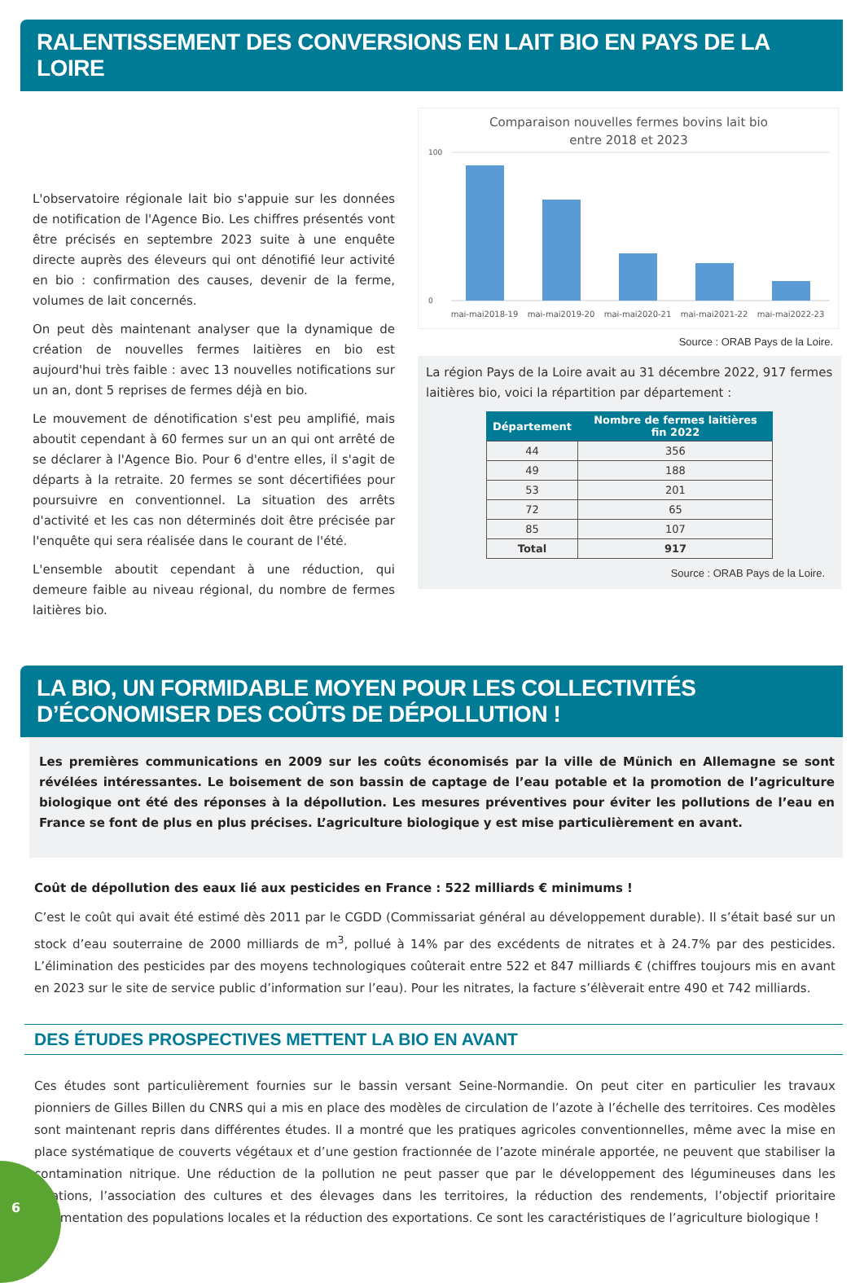RALENTISSEMENT DES CONVERSIONS EN LAIT BIO EN PAYS DE LA LOIRE
L'observatoire régionale lait bio s'appuie sur les données de notification de l'Agence Bio. Les chiffres présentés vont être précisés en septembre 2023 suite à une enquête directe auprès des éleveurs qui ont dénotifié leur activité en bio : confirmation des causes, devenir de la ferme, volumes de lait concernés.
On peut dès maintenant analyser que la dynamique de création de nouvelles fermes laitières en bio est aujourd'hui très faible : avec 13 nouvelles notifications sur un an, dont 5 reprises de fermes déjà en bio.
Le mouvement de dénotification s'est peu amplifié, mais aboutit cependant à 60 fermes sur un an qui ont arrêté de se déclarer à l'Agence Bio. Pour 6 d'entre elles, il s'agit de départs à la retraite. 20 fermes se sont décertifiées pour poursuivre en conventionnel. La situation des arrêts d'activité et les cas non déterminés doit être précisée par l'enquête qui sera réalisée dans le courant de l'été.
L'ensemble aboutit cependant à une réduction, qui demeure faible au niveau régional, du nombre de fermes laitières bio.
Comparaison nouvelles fermes bovins lait bio
entre 2018 et 2023
100
0
mai-mai2018-19
mai-mai2019-20
mai-mai2020-21
mai-mai2021-22
mai-mai2022-23
Source : ORAB Pays de la Loire.
La région Pays de la Loire avait au 31 décembre 2022, 917 fermes laitières bio, voici la répartition par département :
| Département | Nombre de fermes laitières fin 2022 |
| --- | --- |
| 44 | 356 |
| 49 | 188 |
| 53 | 201 |
| 72 | 65 |
| 85 | 107 |
| Total | 917 |
Source : ORAB Pays de la Loire.
LA BIO, UN FORMIDABLE MOYEN POUR LES COLLECTIVITÉS
D’ÉCONOMISER DES COÛTS DE DÉPOLLUTION !
Les premières communications en 2009 sur les coûts économisés par la ville de Münich en Allemagne se sont révélées intéressantes. Le boisement de son bassin de captage de l’eau potable et la promotion de l’agriculture biologique ont été des réponses à la dépollution. Les mesures préventives pour éviter les pollutions de l’eau en France se font de plus en plus précises. L’agriculture biologique y est mise particulièrement en avant.
Coût de dépollution des eaux lié aux pesticides en France : 522 milliards € minimums !
C’est le coût qui avait été estimé dès 2011 par le CGDD (Commissariat général au développement durable). Il s’était basé sur un stock d’eau souterraine de 2000 milliards de m<sup>3</sup>, pollué à 14% par des excédents de nitrates et à 24.7% par des pesticides. L’élimination des pesticides par des moyens technologiques coûterait entre 522 et 847 milliards € (chiffres toujours mis en avant en 2023 sur le site de service public d’information sur l’eau). Pour les nitrates, la facture s’élèverait entre 490 et 742 milliards.
DES ÉTUDES PROSPECTIVES METTENT LA BIO EN AVANT
Ces études sont particulièrement fournies sur le bassin versant Seine-Normandie. On peut citer en particulier les travaux pionniers de Gilles Billen du CNRS qui a mis en place des modèles de circulation de l’azote à l’échelle des territoires. Ces modèles sont maintenant repris dans différentes études. Il a montré que les pratiques agricoles conventionnelles, même avec la mise en place systématique de couverts végétaux et d’une gestion fractionnée de l’azote minérale apportée, ne peuvent que stabiliser la contamination nitrique. Une réduction de la pollution ne peut passer que par le développement des légumineuses dans les rotations, l’association des cultures et des élevages dans les territoires, la réduction des rendements, l’objectif prioritaire d’alimentation des populations locales et la réduction des exportations. Ce sont les caractéristiques de l’agriculture biologique !
6